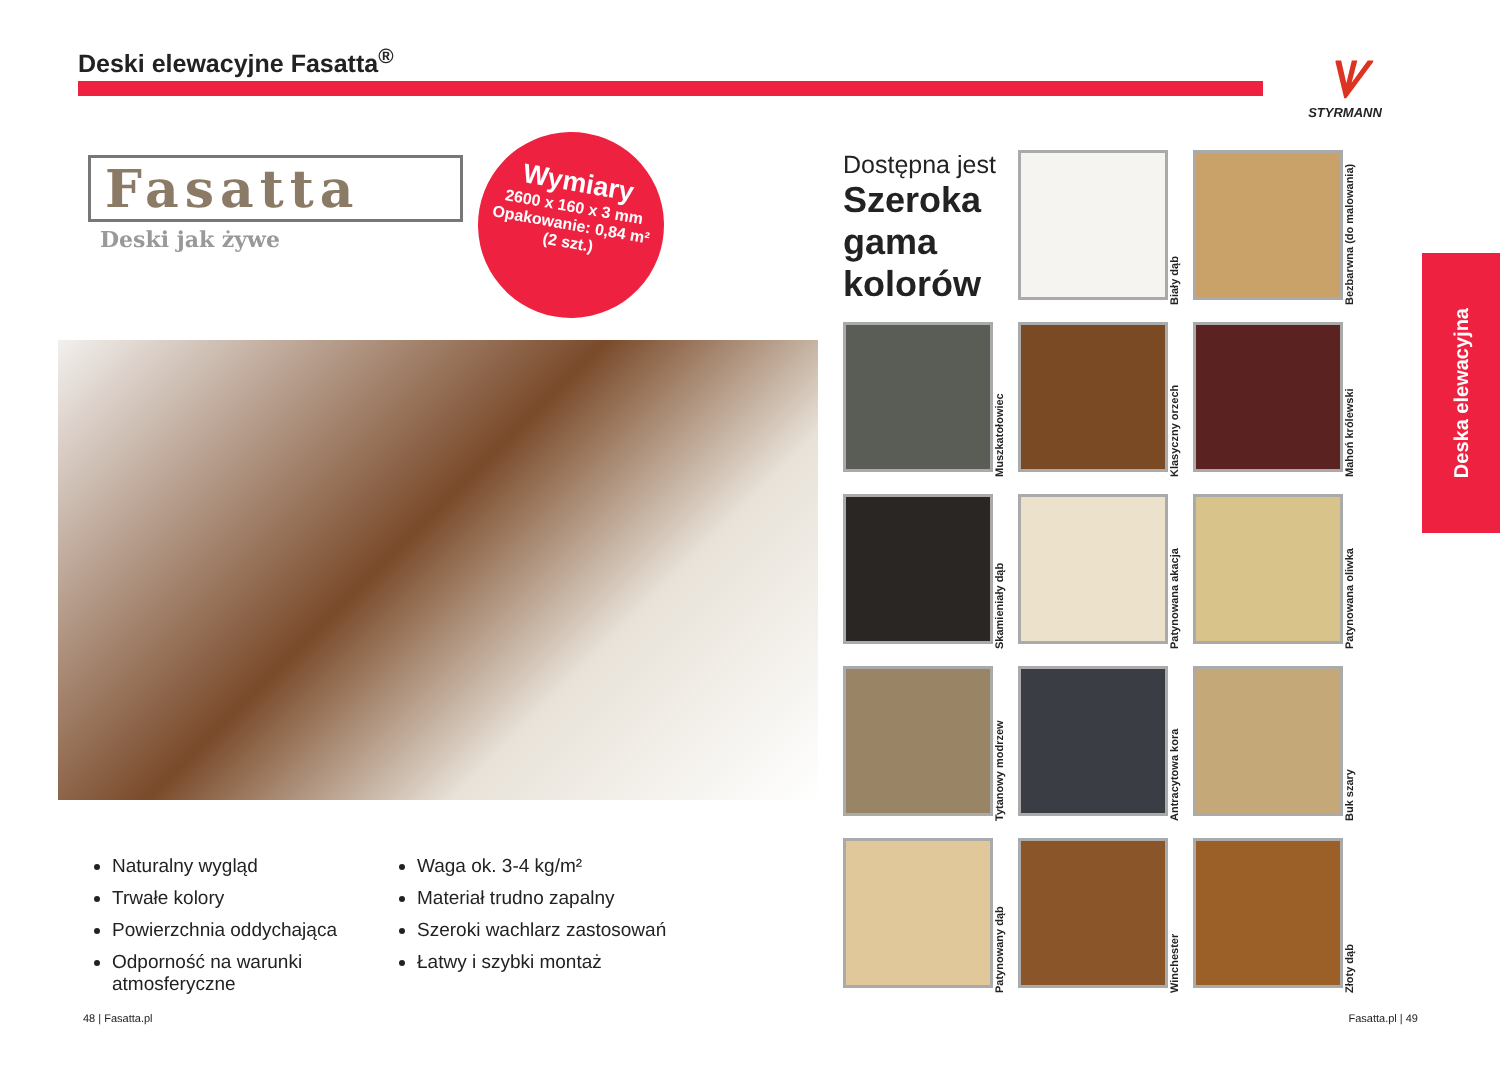Deski elewacyjne Fasatta<sup>®</sup>
ᗐ
STYRMANN
Fasatta
Deski jak żywe
Wymiary
2600 x 160 x 3 mm
Opakowanie: 0,84 m²
(2 szt.)
Naturalny wygląd
Trwałe kolory
Powierzchnia oddychająca
Odporność na warunki atmosferyczne
Waga ok. 3-4 kg/m²
Materiał trudno zapalny
Szeroki wachlarz zastosowań
Łatwy i szybki montaż
Dostępna jest
Szeroka gama kolorów
Biały dąb
Bezbarwna (do malowania)
Muszkatołowiec
Klasyczny orzech
Mahoń królewski
Skamieniały dąb
Patynowana akacja
Patynowana oliwka
Tytanowy modrzew
Antracytowa kora
Buk szary
Patynowany dąb
Winchester
Złoty dąb
Deska elewacyjna
48 | Fasatta.pl Fasatta.pl | 49